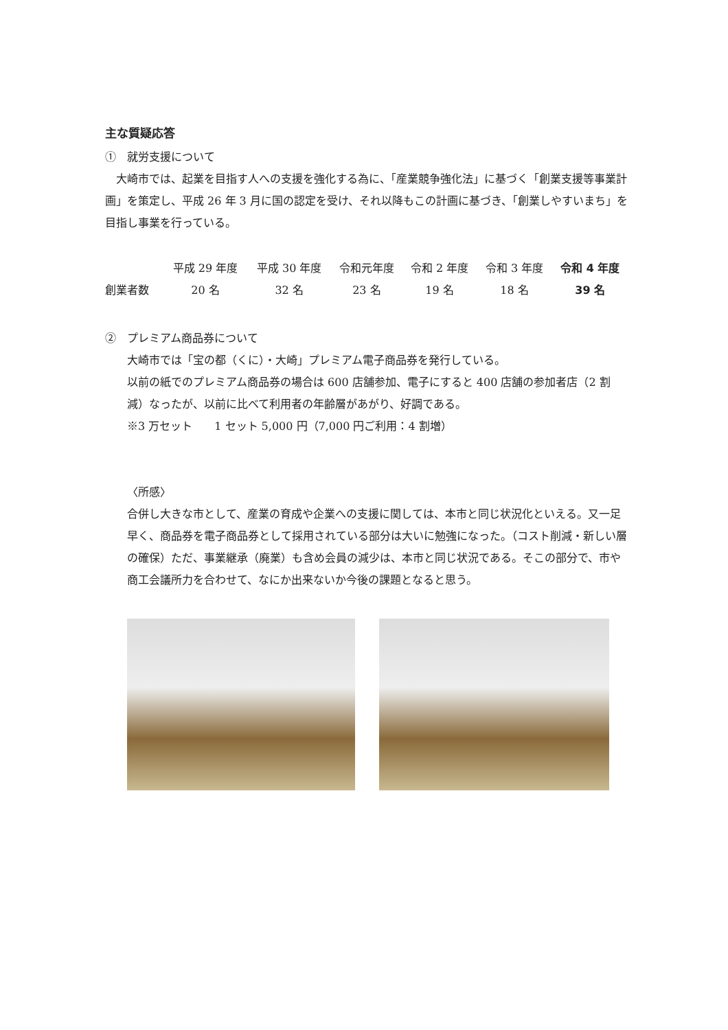主な質疑応答
①　就労支援について
　大崎市では、起業を目指す人への支援を強化する為に、「産業競争強化法」に基づく「創業支援等事業計画」を策定し、平成 26 年 3 月に国の認定を受け、それ以降もこの計画に基づき、「創業しやすいまち」を目指し事業を行っている。
| | 平成 29 年度 | 平成 30 年度 | 令和元年度 | 令和 2 年度 | 令和 3 年度 | 令和 4 年度 |
| 創業者数 | 20 名 | 32 名 | 23 名 | 19 名 | 18 名 | 39 名 |
②　プレミアム商品券について
大崎市では「宝の都（くに）・大崎」プレミアム電子商品券を発行している。
以前の紙でのプレミアム商品券の場合は 600 店舗参加、電子にすると 400 店舗の参加者店（2 割減）なったが、以前に比べて利用者の年齢層があがり、好調である。
※3 万セット　　1 セット 5,000 円（7,000 円ご利用：4 割増）
〈所感〉
合併し大きな市として、産業の育成や企業への支援に関しては、本市と同じ状況化といえる。又一足早く、商品券を電子商品券として採用されている部分は大いに勉強になった。（コスト削減・新しい層の確保）ただ、事業継承（廃業）も含め会員の減少は、本市と同じ状況である。そこの部分で、市や商工会議所力を合わせて、なにか出来ないか今後の課題となると思う。